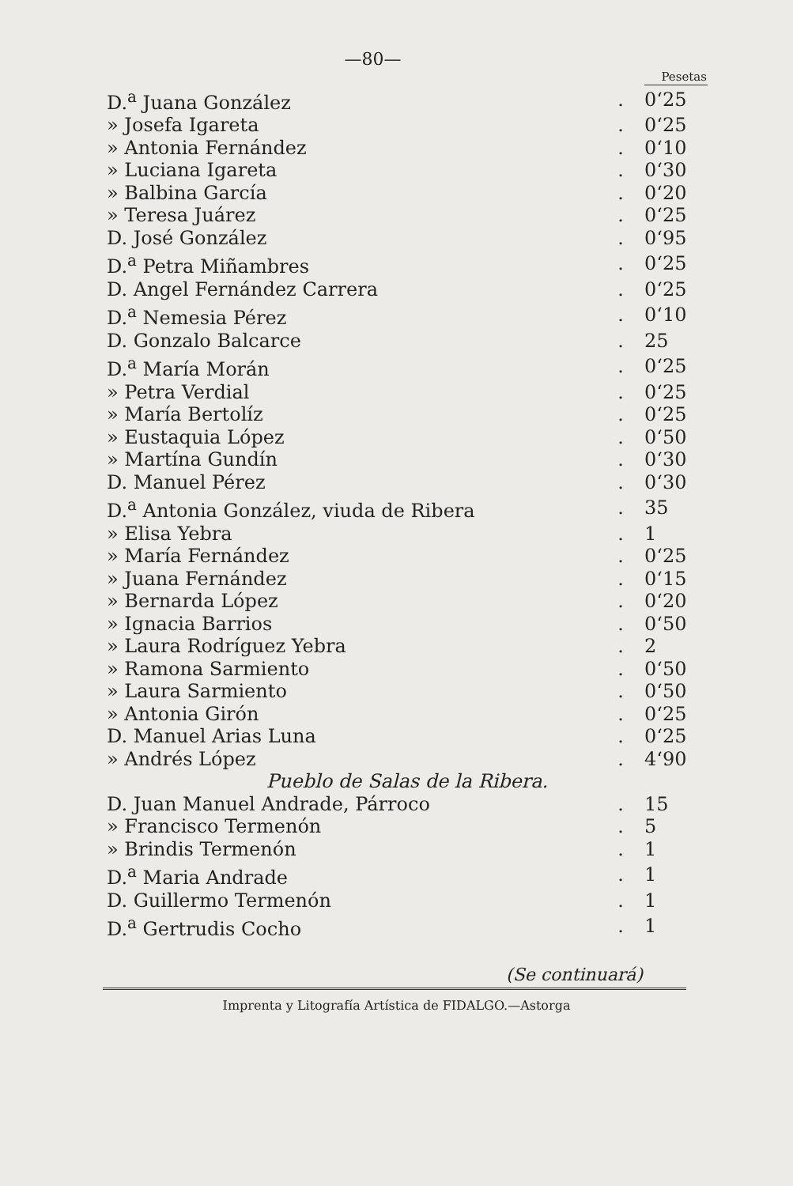—80—
| | | Pesetas |
| D.<sup>a</sup> Juana González | . | 0‘25 |
| » Josefa Igareta | . | 0‘25 |
| » Antonia Fernández | . | 0‘10 |
| » Luciana Igareta | . | 0‘30 |
| » Balbina García | . | 0‘20 |
| » Teresa Juárez | . | 0‘25 |
| D. José González | . | 0‘95 |
| D.<sup>a</sup> Petra Miñambres | . | 0‘25 |
| D. Angel Fernández Carrera | . | 0‘25 |
| D.<sup>a</sup> Nemesia Pérez | . | 0‘10 |
| D. Gonzalo Balcarce | . | 25 |
| D.<sup>a</sup> María Morán | . | 0‘25 |
| » Petra Verdial | . | 0‘25 |
| » María Bertolíz | . | 0‘25 |
| » Eustaquia López | . | 0‘50 |
| » Martína Gundín | . | 0‘30 |
| D. Manuel Pérez | . | 0‘30 |
| D.<sup>a</sup> Antonia González, viuda de Ribera | . | 35 |
| » Elisa Yebra | . | 1 |
| » María Fernández | . | 0‘25 |
| » Juana Fernández | . | 0‘15 |
| » Bernarda López | . | 0‘20 |
| » Ignacia Barrios | . | 0‘50 |
| » Laura Rodríguez Yebra | . | 2 |
| » Ramona Sarmiento | . | 0‘50 |
| » Laura Sarmiento | . | 0‘50 |
| » Antonia Girón | . | 0‘25 |
| D. Manuel Arias Luna | . | 0‘25 |
| » Andrés López | . | 4‘90 |
| Pueblo de Salas de la Ribera. | | |
| D. Juan Manuel Andrade, Párroco | . | 15 |
| » Francisco Termenón | . | 5 |
| » Brindis Termenón | . | 1 |
| D.<sup>a</sup> Maria Andrade | . | 1 |
| D. Guillermo Termenón | . | 1 |
| D.<sup>a</sup> Gertrudis Cocho | . | 1 |
(Se continuará)
Imprenta y Litografía Artística de FIDALGO.—Astorga